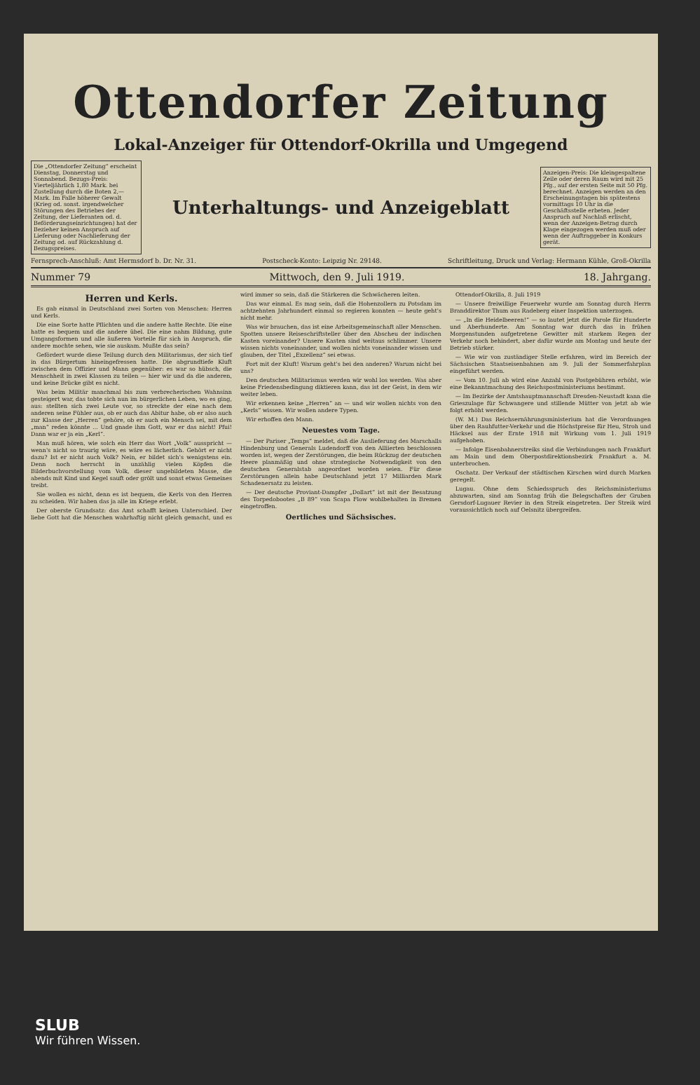Ottendorfer Zeitung
Lokal-Anzeiger für Ottendorf-Okrilla und Umgegend
Die „Ottendorfer Zeitung“ erscheint Dienstag, Donnerstag und Sonnabend. Bezugs-Preis: Vierteljährlich 1,80 Mark. bei Zustellung durch die Boten 2,— Mark. Im Falle höherer Gewalt (Krieg od. sonst. irgendwelcher Störungen des Betriebes der Zeitung, der Lieferanten od. d. Beförderungseinrichtungen) hat der Bezieher keinen Anspruch auf Lieferung oder Nachlieferung der Zeitung od. auf Rückzahlung d. Bezugspreises.
Unterhaltungs- und Anzeigeblatt
Anzeigen-Preis: Die kleingespaltene Zeile oder deren Raum wird mit 25 Pfg., auf der ersten Seite mit 50 Pfg. berechnet. Anzeigen werden an den Erscheinungstagen bis spätestens vormittags 10 Uhr in die Geschäftsstelle erbeten. Jeder Anspruch auf Nachlaß erlischt, wenn der Anzeigen-Betrag durch Klage eingezogen werden muß oder wenn der Auftraggeber in Konkurs gerät.
Fernsprech-Anschluß: Amt Hermsdorf b. Dr. Nr. 31. Postscheck-Konto: Leipzig Nr. 29148. Schriftleitung, Druck und Verlag: Hermann Kühle, Groß-Okrilla
Nummer 79 Mittwoch, den 9. Juli 1919. 18. Jahrgang.
Herren und Kerls.
Es gab einmal in Deutschland zwei Sorten von Menschen: Herren und Kerls.
Die eine Sorte hatte Pflichten und die andere hatte Rechte. Die eine hatte es bequem und die andere übel. Die eine nahm Bildung, gute Umgangsformen und alle äußeren Vorteile für sich in Anspruch, die andere mochte sehen, wie sie auskam. Mußte das sein?
Gefördert wurde diese Teilung durch den Militarismus, der sich tief in das Bürgertum hineingefressen hatte. Die abgrundtiefe Kluft zwischen dem Offizier und Mann gegenüber: es war so hübsch, die Menschheit in zwei Klassen zu teilen — hier wir und da die anderen, und keine Brücke gibt es nicht.
Was beim Militär manchmal bis zum verbrecherischen Wahnsinn gesteigert war, das tobte sich nun im bürgerlichen Leben, wo es ging, aus: stellten sich zwei Leute vor, so streckte der eine nach dem anderen seine Fühler aus, ob er auch das Abitur habe, ob er also auch zur Klasse der „Herren“ gehöre, ob er auch ein Mensch sei, mit dem „man“ reden könnte ... Und gnade ihm Gott, war er das nicht! Pfui! Dann war er ja ein „Kerl“.
Man muß hören, wie solch ein Herr das Wort „Volk“ ausspricht — wenn's nicht so traurig wäre, es wäre es lächerlich. Gehört er nicht dazu? Ist er nicht auch Volk? Nein, er bildet sich's wenigstens ein. Denn noch herrscht in unzählig vielen Köpfen die Bilderbuchvorstellung vom Volk, dieser ungebildeten Masse, die abends mit Kind und Kegel sauft oder grölt und sonst etwas Gemeines treibt.
Sie wollen es nicht, denn es ist bequem, die Kerls von den Herren zu scheiden. Wir haben das ja alle im Kriege erlebt.
Der oberste Grundsatz: das Amt schafft keinen Unterschied. Der liebe Gott hat die Menschen wahrhaftig nicht gleich gemacht, und es wird immer so sein, daß die Stärkeren die Schwächeren leiten.
Das war einmal. Es mag sein, daß die Hohenzollern zu Potsdam im achtzehnten Jahrhundert einmal so regieren konnten — heute geht's nicht mehr.
Was wir brauchen, das ist eine Arbeitsgemeinschaft aller Menschen. Spotten unsere Reiseschriftsteller über den Abscheu der indischen Kasten voreinander? Unsere Kasten sind weitaus schlimmer. Unsere wissen nichts voneinander, und wollen nichts voneinander wissen und glauben, der Titel „Exzellenz“ sei etwas.
Fort mit der Kluft! Warum geht's bei den anderen? Warum nicht bei uns?
Den deutschen Militarismus werden wir wohl los werden. Was aber keine Friedensbedingung diktieren kann, das ist der Geist, in dem wir weiter leben.
Wir erkennen keine „Herren“ an — und wir wollen nichts von den „Kerls“ wissen. Wir wollen andere Typen.
Wir erhoffen den Mann.
Neuestes vom Tage.
— Der Pariser „Temps“ meldet, daß die Auslieferung des Marschalls Hindenburg und Generals Ludendorff von den Alliierten beschlossen worden ist, wegen der Zerstörungen, die beim Rückzug der deutschen Heere planmäßig und ohne strategische Notwendigkeit von den deutschen Generalstab angeordnet worden seien. Für diese Zerstörungen allein habe Deutschland jetzt 17 Milliarden Mark Schadenersatz zu leisten.
— Der deutsche Proviant-Dampfer „Dollart“ ist mit der Besatzung des Torpedobootes „B 89“ von Scapa Flow wohlbehalten in Bremen eingetroffen.
Oertliches und Sächsisches.
Ottendorf-Okrilla, 8. Juli 1919
— Unsere freiwillige Feuerwehr wurde am Sonntag durch Herrn Branddirektor Thum aus Radeberg einer Inspektion unterzogen.
— „In die Heidelbeeren!“ — so lautet jetzt die Parole für Hunderte und Aberhunderte. Am Sonntag war durch das in frühen Morgenstunden aufgetretene Gewitter mit starkem Regen der Verkehr noch behindert, aber dafür wurde am Montag und heute der Betrieb stärker.
— Wie wir von zuständiger Stelle erfahren, wird im Bereich der Sächsischen Staatseisenbahnen am 9. Juli der Sommerfahrplan eingeführt werden.
— Vom 10. Juli ab wird eine Anzahl von Postgebühren erhöht, wie eine Bekanntmachung des Reichspostministeriums bestimmt.
— Im Bezirke der Amtshauptmannschaft Dresden-Neustadt kann die Grieszulage für Schwangere und stillende Mütter von jetzt ab wie folgt erhöht werden.
(W. M.) Das Reichsernährungsministerium hat die Verordnungen über den Rauhfutter-Verkehr und die Höchstpreise für Heu, Stroh und Häcksel aus der Ernte 1918 mit Wirkung vom 1. Juli 1919 aufgehoben.
— Infolge Eisenbahnerstreiks sind die Verbindungen nach Frankfurt am Main und dem Oberpostdirektionsbezirk Frankfurt a. M. unterbrochen.
Oschatz. Der Verkauf der städtischen Kirschen wird durch Marken geregelt.
Lugau. Ohne dem Schiedsspruch des Reichsministeriums abzuwarten, sind am Sonntag früh die Belegschaften der Gruben Gersdorf-Lugauer Revier in den Streik eingetreten. Der Streik wird voraussichtlich noch auf Oelsnitz übergreifen.
SLUB
Wir führen Wissen.